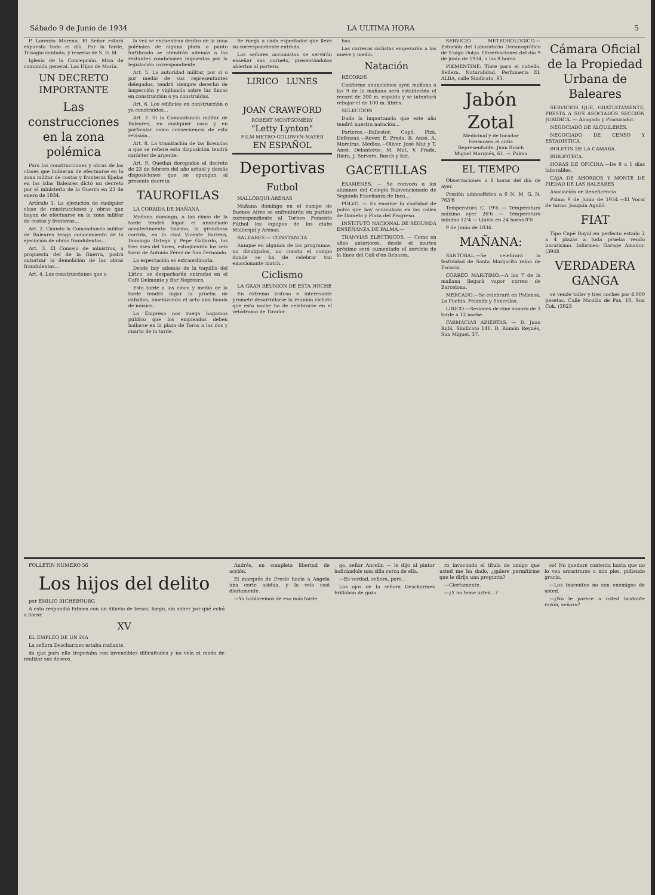Sábado 9 de Junio de 1934 LA ULTIMA HORA 5
P. Lorenzo Moreno. El Señor estará expuesto todo el día. Por la tarde, Trisagio cantado, y reserva de S. D. M.
Iglesia de la Concepción. Misa de comunión general. Las Hijas de María.
UN DECRETO IMPORTANTE
Las construcciones en la zona polémica
Para las construcciones y obras de las clases que hubieran de efectuarse en la zona militar de costas y fronteras fijadas en las islas Baleares dictó un decreto por el ministerio de la Guerra en 23 de enero de 1934.
Artículo 1. La ejecución de cualquier clase de construcciones y obras que hayan de efectuarse en la zona militar de costas y fronteras...
Art. 2. Cuando la Comandancia militar de Baleares tenga conocimiento de la ejecución de obras fraudulentas...
Art. 3. El Consejo de ministros, a propuesta del de la Guerra, podrá autorizar la demolición de las obras fraudulentas...
Art. 4. Las construcciones que a
la vez se encuentran dentro de la zona polémica de alguna plaza o punto fortificado se atendrán además a las restantes condiciones impuestas por la legislación correspondiente.
Art. 5. La autoridad militar, por sí o por medio de sus representantes delegados, tendrá siempre derecho de inspección y vigilancia sobre las fincas en construcción o ya construidas.
Art. 6. Los edificios en construcción o ya construídos...
Art. 7. Si la Comandancia militar de Baleares, en cualquier caso y en particular como consecuencia de esta revisión...
Art. 8. La tramitación de las licencias a que se refiere esta disposición tendrá carácter de urgente.
Art. 9. Quedan derogados el decreto de 23 de febrero del año actual y demás disposiciones que se opongan al presente decreto.
TAUROFILAS
LA CORRIDA DE MAÑANA
Mañana domingo, a las cinco de la tarde tendrá lugar el anunciado acontecimiento taurino, la grandiosa corrida, en la cual Vicente Barrera, Domingo Ortega y Pepe Gallardo, los tres ases del toreo, estoquearán los seis toros de Antonio Pérez de San Fernando.
La espectación es extraordinaria.
Desde hoy además de la taquilla del Lírico, se despacharán entradas en el Café Delmonte y Bar Negresco.
Esta tarde a las cinco y media de la tarde tendrá lugar la prueba de caballos, amenizando el acto una banda de música.
La Empresa nos ruega hagamos público que los empleados deben hallarse en la plaza de Toros a las dos y cuarto de la tarde.
Se ruega a cada espectador que lleve su correspondiente entrada.
Los señores accionistas se servirán enseñar sus carnets, presentándolos abiertos al portero.
LIRICO LUNES
JOAN CRAWFORD
ROBERT MONTGOMERY
"Letty Lynton"
FILM METRO-GOLDWYN-MAYER
EN ESPAÑOL
Deportivas
Futbol
MALLORQUI-ARENAS
Mañana domingo en el campo de Buenos Aires se enfrentarán en partido correspondiente al Torneo Fomento Fútbol los equipos de los clubs Mallorquí y Arenas.
BALEARES — CONSTANCIA
Aunque en algunos de los programas, no divulgados, no consta el campo donde se ha de celebrar tan emocionante match...
Ciclismo
LA GRAN REUNION DE ESTA NOCHE
En extremo vistosa e interesante promete desarrollarse la reunión ciclista que esta noche ha de celebrarse en el velódromo de Tirador.
bas.
Las carreras ciclistas empezarán a las nueve y media.
Natación
RECORDS
Conforme anunciamos ayer, mañana a las 9 de la mañana será establecido el record de 200 m. espalda y se intentará rebajar el de 100 m. libres.
SELECCION
Dada la importancia que este año tendrá nuestra natación...
Porteros.—Ballester, Capó, Pizá. Defensas.—Rover, E. Prada, R. Ansó, A. Moreiras. Medios.—Oliver, José Mut y T. Ansó. Delanteros. M. Mut, V. Prada, Riera, J. Servera, Bosch y Ket.
GACETILLAS
EXAMENES. — Se convoca a los alumnos del Colegio Subvencionado de Segunda Enseñanza de Inca...
POLVO. — Es enorme la cantidad de polvo que hay acumulado en las calles de Dameto y Plaza del Progreso.
INSTITUTO NACIONAL DE SEGUNDA ENSEÑANZA DE PALMA.—
TRANVIAS ELECTRICOS. — Como en años anteriores, desde el martes próximo será aumentado el servicio de la línea del Coll d'en Rebassa.
SERVICIO METEOROLOGICO.—Estación del Laboratorio Oceanográfico de S'aigo Dolça. Observaciones del día 9 de junio de 1934, a las 8 horas.
PIKMENTINE: Tinte para el cabello. Belleza. Naturalidad. Perfumería EL ALBA, calle Sindicato, 93.
Jabón Zotal
Medicinal y de tocador
Hermosea el cutis
Representante: Juan Bosch
Miguel Marqués, 61. — Palma
EL TIEMPO
Observaciones a 8 horas del día de ayer.
Presión admosférica a 0 N. M. G. N. 763'6
Temperatura C. 19'6 — Temperatura máxima ayer 26'6 — Temperatura mínima 12'4 — Lluvia en 24 horas 0'0
9 de Junio de 1034.
MAÑANA:
SANTORAL.—Se celebrará la festividad de Santa Margarita reina de Escocia.
CORREO MARITIMO.—A las 7 de la mañana llegará vapor correo de Barcelona.
MERCADO.—Se celebrará en Pollensa, La Puebla, Felanitx y Sancellas.
LIRICO.—Sesiones de cine sonoro de 3 tarde a 12 noche.
FARMACIAS ABIERTAS. — D. Juan Rubí, Sindicato 146. D. Ramón Reynés, San Miguel, 37.
Cámara Oficial de la Propiedad Urbana de Baleares
SERVICIOS QUE, GRATUITAMENTE, PRESTA A SUS ASOCIADOS SECCION JURIDICA. — Abogado y Procurador.
NEGOCIADO DE ALQUILERES.
NEGOCIADO DE CENSO Y ESTADISTICA.
BOLETIN DE LA CAMARA.
BIBLIOTECA.
HORAS DE OFICINA.—De 9 a 1 días laborables.
CAJA DE AHORROS Y MONTE DE PIEDAD DE LAS BALEARES
Asociación de Beneficencia
Palma 9 de Junio de 1934.—El Vocal de turno: Joaquín Aguiló.
FIAT
Tipo Cupé Royal en perfecto estado 2 a 4 plazas a toda prueba vendo baratísimo. Informes: Garage Amador. (3948
VERDADERA GANGA
se vende taller y tres coches por 4.000 pesetas. Calle Nicolás de Pax, 10. Son Cok. (3923
FOLLETIN NUMERO 56
Los hijos del delito
por EMILIO RICHEBOURG
A esto respondió Edmea con un diluvio de besos; luego, sin saber por qué echó a llorar.
XV
EL EMPLEO DE UN DIA
La señora Descharmes estaba radiante.
da que para ello tropezaba con invencibles dificultades y no veía el modo de realizar sus deseos.
Andrés, en completa libertad de acción.
El marqués de Presle hacía a Angela una corte asidua, y la veía casi diariamente.
—Ya hablaremos de eso más tarde.
go, señor Ancelin — le dijo al pintor indicándole una silla cerca de ella.
—Es verdad, señora, pero...
Los ojos de la señora Descharmes brillaban de gozo.
ro invocando el título de amigo que usted me ha dado, ¿quiere permitirme que le dirija una pregunta?
—Ciertamente.
—¿Y no teme usted...?
so! No quedaré contenta hasta que no lo vea arrastrarse a mis pies, pidiendo gracia.
—Los inocentes no son enemigos de usted.
—¿No le parece a usted bastante razón, señora?